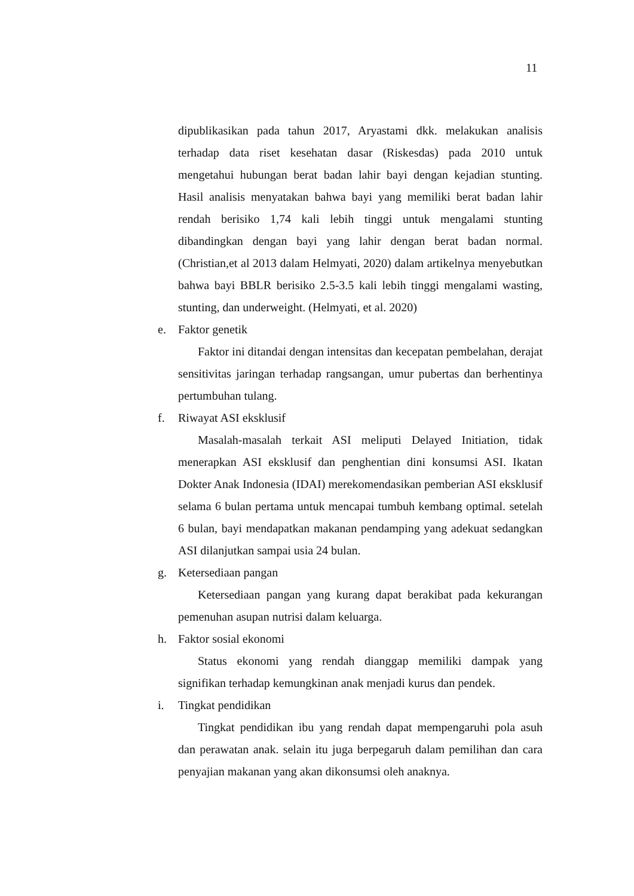11
dipublikasikan pada tahun 2017, Aryastami dkk. melakukan analisis terhadap data riset kesehatan dasar (Riskesdas) pada 2010 untuk mengetahui hubungan berat badan lahir bayi dengan kejadian stunting. Hasil analisis menyatakan bahwa bayi yang memiliki berat badan lahir rendah berisiko 1,74 kali lebih tinggi untuk mengalami stunting dibandingkan dengan bayi yang lahir dengan berat badan normal. (Christian,et al 2013 dalam Helmyati, 2020) dalam artikelnya menyebutkan bahwa bayi BBLR berisiko 2.5-3.5 kali lebih tinggi mengalami wasting, stunting, dan underweight. (Helmyati, et al. 2020)
e. Faktor genetik
Faktor ini ditandai dengan intensitas dan kecepatan pembelahan, derajat sensitivitas jaringan terhadap rangsangan, umur pubertas dan berhentinya pertumbuhan tulang.
f. Riwayat ASI eksklusif
Masalah-masalah terkait ASI meliputi Delayed Initiation, tidak menerapkan ASI eksklusif dan penghentian dini konsumsi ASI. Ikatan Dokter Anak Indonesia (IDAI) merekomendasikan pemberian ASI eksklusif selama 6 bulan pertama untuk mencapai tumbuh kembang optimal. setelah 6 bulan, bayi mendapatkan makanan pendamping yang adekuat sedangkan ASI dilanjutkan sampai usia 24 bulan.
g. Ketersediaan pangan
Ketersediaan pangan yang kurang dapat berakibat pada kekurangan pemenuhan asupan nutrisi dalam keluarga.
h. Faktor sosial ekonomi
Status ekonomi yang rendah dianggap memiliki dampak yang signifikan terhadap kemungkinan anak menjadi kurus dan pendek.
i. Tingkat pendidikan
Tingkat pendidikan ibu yang rendah dapat mempengaruhi pola asuh dan perawatan anak. selain itu juga berpegaruh dalam pemilihan dan cara penyajian makanan yang akan dikonsumsi oleh anaknya.